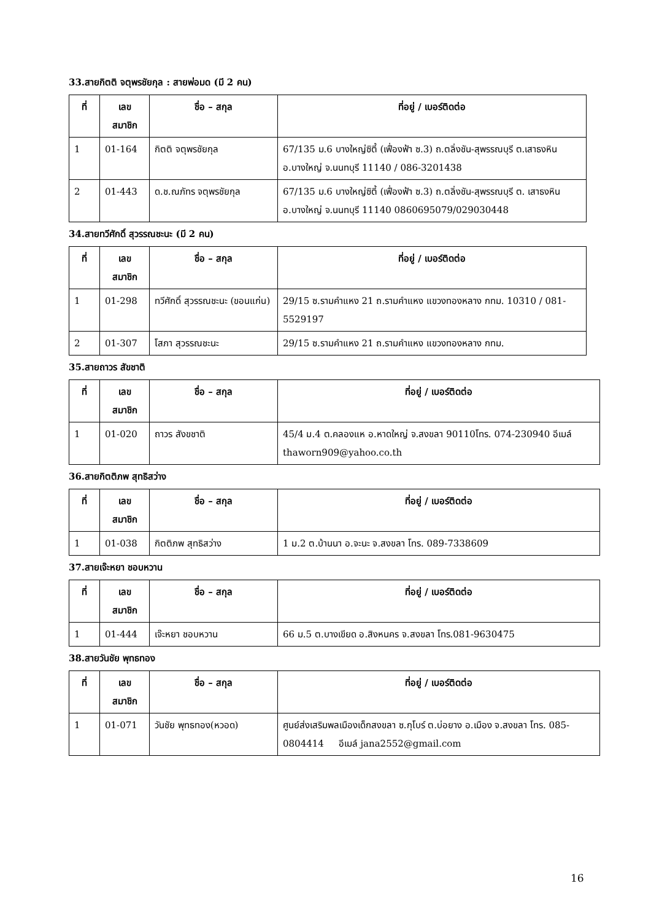33.สายกิตติ จตุพรชัยกุล : สายพ่อมด (มี 2 คน)
| ที่ | เลข สมาชิก | ชื่อ – สกุล | ที่อยู่ / เบอร์ติดต่อ |
| --- | --- | --- | --- |
| 1 | 01-164 | กิตติ จตุพรชัยกุล | 67/135 ม.6 บางใหญ่ซิตี้ (เฟื่องฟ้า ซ.3) ถ.ตลิ่งชัน-สุพรรณบุรี ต.เสาธงหิน อ.บางใหญ่ จ.นนทบุรี 11140 / 086-3201438 |
| 2 | 01-443 | ด.ช.ณภัทร จตุพรชัยกุล | 67/135 ม.6 บางใหญ่ซิตี้ (เฟื่องฟ้า ซ.3) ถ.ตลิ่งชัน-สุพรรณบุรี ต. เสาธงหิน อ.บางใหญ่ จ.นนทบุรี 11140 0860695079/029030448 |
34.สายทวีศักดิ์ สุวรรณชะนะ (มี 2 คน)
| ที่ | เลข สมาชิก | ชื่อ – สกุล | ที่อยู่ / เบอร์ติดต่อ |
| --- | --- | --- | --- |
| 1 | 01-298 | ทวีศักดิ์ สุวรรณชะนะ (ขอนแก่น) | 29/15 ซ.รามคำแหง 21 ถ.รามคำแหง แขวงทองหลาง กทม. 10310 / 081-5529197 |
| 2 | 01-307 | โสภา สุวรรณชะนะ | 29/15 ซ.รามคำแหง 21 ถ.รามคำแหง แขวงทองหลาง กทม. |
35.สายถาวร สัขชาติ
| ที่ | เลข สมาชิก | ชื่อ – สกุล | ที่อยู่ / เบอร์ติดต่อ |
| --- | --- | --- | --- |
| 1 | 01-020 | ถาวร สังขชาติ | 45/4 ม.4 ต.คลองแห อ.หาดใหญ่ จ.สงขลา 90110โทร. 074-230940 อีเมล์ thaworn909@yahoo.co.th |
36.สายกิตติภพ สุทธิสว่าง
| ที่ | เลข สมาชิก | ชื่อ – สกุล | ที่อยู่ / เบอร์ติดต่อ |
| --- | --- | --- | --- |
| 1 | 01-038 | กิตติภพ สุทธิสว่าง | 1 ม.2 ต.บ้านนา อ.จะนะ จ.สงขลา โทร. 089-7338609 |
37.สายเจ๊ะหยา ชอบหวาน
| ที่ | เลข สมาชิก | ชื่อ – สกุล | ที่อยู่ / เบอร์ติดต่อ |
| --- | --- | --- | --- |
| 1 | 01-444 | เจ๊ะหยา ชอบหวาน | 66 ม.5 ต.บางเขียด อ.สิงหนคร จ.สงขลา โทร.081-9630475 |
38.สายวันชัย พุทธทอง
| ที่ | เลข สมาชิก | ชื่อ – สกุล | ที่อยู่ / เบอร์ติดต่อ |
| --- | --- | --- | --- |
| 1 | 01-071 | วันชัย พุทธทอง(หวอด) | ศูนย์ส่งเสริมพลเมืองเด็กสงขลา ซ.กุโบร์ ต.บ่อยาง อ.เมือง จ.สงขลา โทร. 085-0804414 อีเมล์ jana2552@gmail.com |
16